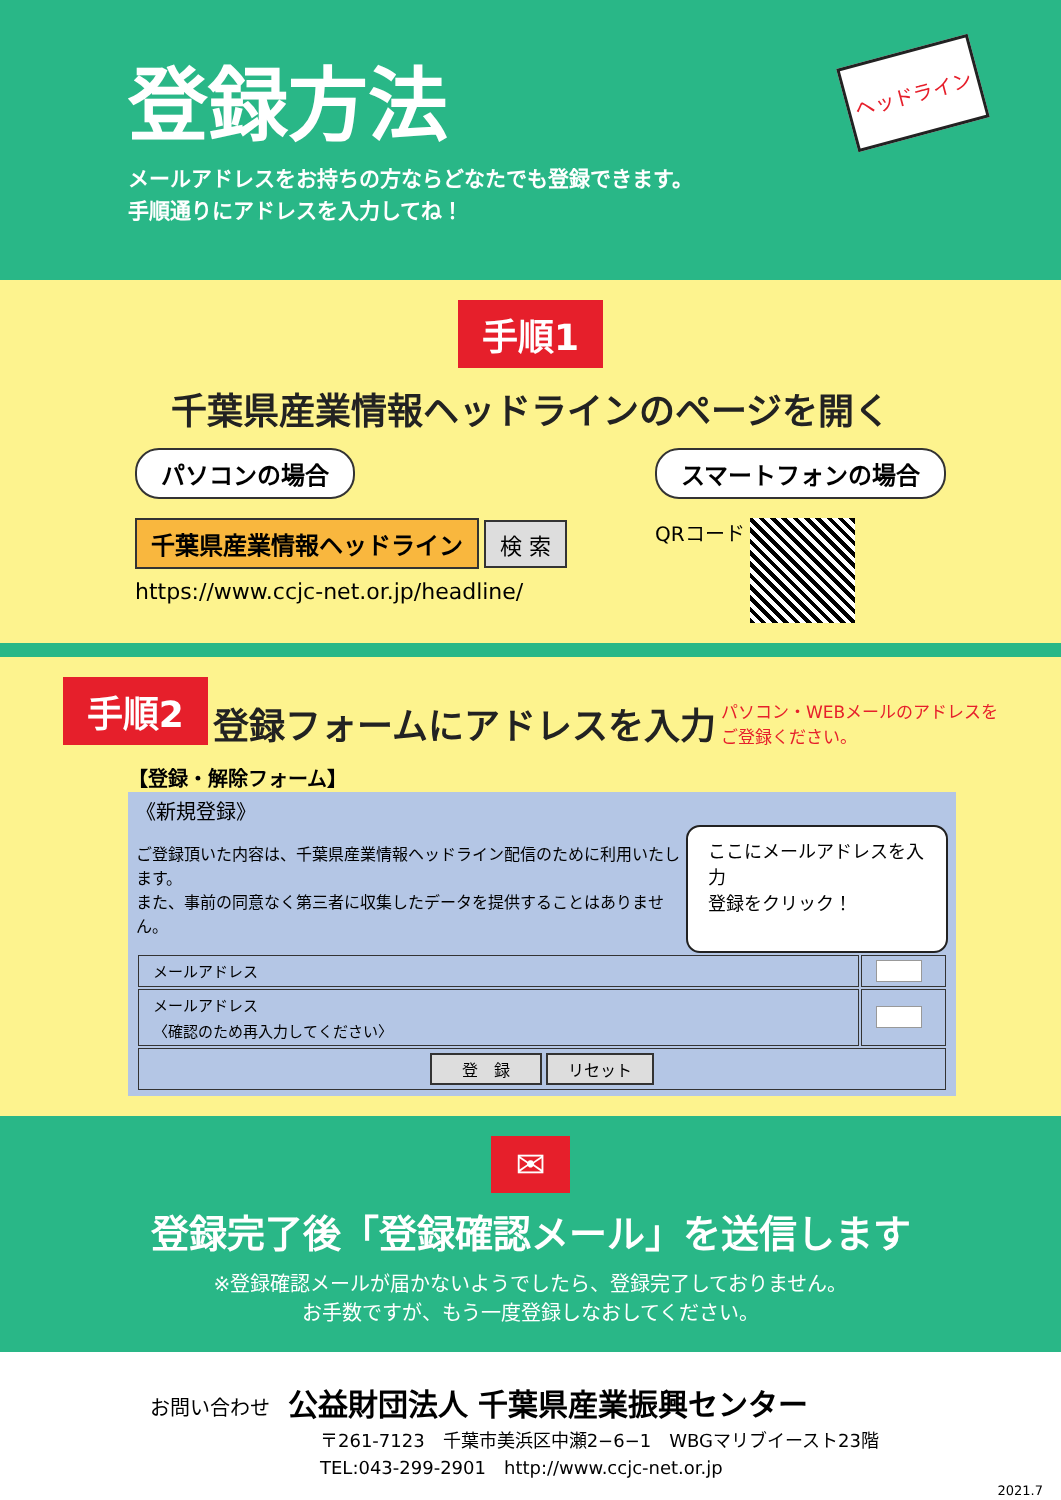登録方法
メールアドレスをお持ちの方ならどなたでも登録できます。
手順通りにアドレスを入力してね！
ヘッドライン
手順1
千葉県産業情報ヘッドラインのページを開く
パソコンの場合
千葉県産業情報ヘッドライン 検 索
https://www.ccjc-net.or.jp/headline/
スマートフォンの場合
QRコード
手順2
登録フォームにアドレスを入力
パソコン・WEBメールのアドレスを
ご登録ください。
【登録・解除フォーム】
《新規登録》
ご登録頂いた内容は、千葉県産業情報ヘッドライン配信のために利用いたします。
また、事前の同意なく第三者に収集したデータを提供することはありません。
ここにメールアドレスを入力
登録をクリック！
| メールアドレス | |
| メールアドレス 〈確認のため再入力してください〉 | |
| 登 録 リセット | |
✉
登録完了後「登録確認メール」を送信します
※登録確認メールが届かないようでしたら、登録完了しておりません。
お手数ですが、もう一度登録しなおしてください。
お問い合わせ　公益財団法人 千葉県産業振興センター
〒261-7123　千葉市美浜区中瀬2−6−1　WBGマリブイースト23階
TEL:043-299-2901　http://www.ccjc-net.or.jp
2021.7